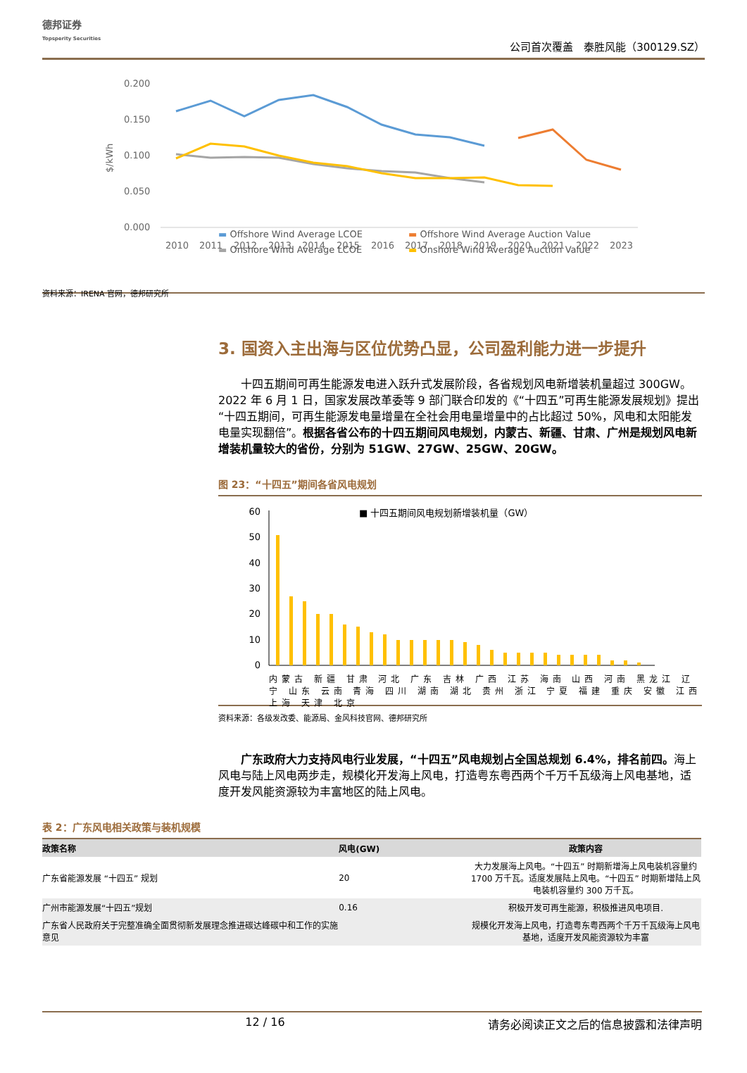德邦证券
Topsperity Securities
公司首次覆盖　泰胜风能（300129.SZ）
0.200
0.150
0.100
0.050
0.000
$/kWh
2010
2011
2012
2013
2014
2015
2016
2017
2018
2019
2020
2021
2022
2023
▬ Offshore Wind Average LCOE
▬ Offshore Wind Average Auction Value
▬ Onshore Wind Average LCOE
▬ Onshore Wind Average Auction Value
资料来源：IRENA 官网，德邦研究所
3. 国资入主出海与区位优势凸显，公司盈利能力进一步提升
十四五期间可再生能源发电进入跃升式发展阶段，各省规划风电新增装机量超过 300GW。2022 年 6 月 1 日，国家发展改革委等 9 部门联合印发的《“十四五”可再生能源发展规划》提出“十四五期间，可再生能源发电量增量在全社会用电量增量中的占比超过 50%，风电和太阳能发电量实现翻倍”。根据各省公布的十四五期间风电规划，内蒙古、新疆、甘肃、广州是规划风电新增装机量较大的省份，分别为 51GW、27GW、25GW、20GW。
图 23：“十四五”期间各省风电规划
60
50
40
30
20
10
0
■ 十四五期间风电规划新增装机量（GW）
内蒙古 新疆 甘肃 河北 广东 吉林 广西 江苏 海南 山西 河南 黑龙江 辽宁 山东 云南 青海 四川 湖南 湖北 贵州 浙江 宁夏 福建 重庆 安徽 江西 上海 天津 北京
资料来源：各级发改委、能源局、金风科技官网、德邦研究所
广东政府大力支持风电行业发展，“十四五”风电规划占全国总规划 6.4%，排名前四。海上风电与陆上风电两步走，规模化开发海上风电，打造粤东粤西两个千万千瓦级海上风电基地，适度开发风能资源较为丰富地区的陆上风电。
表 2：广东风电相关政策与装机规模
| 政策名称 | 风电(GW) | 政策内容 |
| --- | --- | --- |
| 广东省能源发展 “十四五” 规划 | 20 | 大力发展海上风电。“十四五” 时期新增海上风电装机容量约 1700 万千瓦。适度发展陆上风电。“十四五” 时期新增陆上风电装机容量约 300 万千瓦。 |
| 广州市能源发展“十四五”规划 | 0.16 | 积极开发可再生能源，积极推进风电项目. |
| 广东省人民政府关于完整准确全面贯彻新发展理念推进碳达峰碳中和工作的实施意见 | | 规模化开发海上风电，打造粤东粤西两个千万千瓦级海上风电基地，适度开发风能资源较为丰富 |
12 / 16 请务必阅读正文之后的信息披露和法律声明